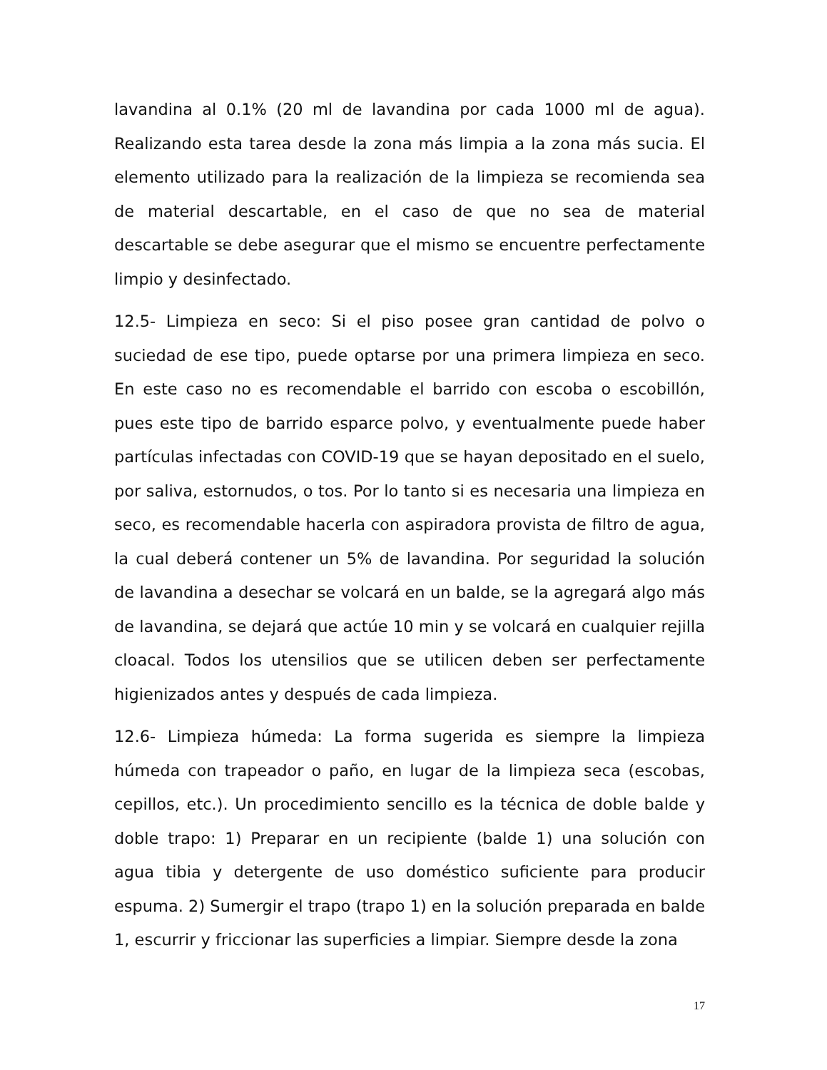lavandina al 0.1% (20 ml de lavandina por cada 1000 ml de agua). Realizando esta tarea desde la zona más limpia a la zona más sucia. El elemento utilizado para la realización de la limpieza se recomienda sea de material descartable, en el caso de que no sea de material descartable se debe asegurar que el mismo se encuentre perfectamente limpio y desinfectado.
12.5- Limpieza en seco: Si el piso posee gran cantidad de polvo o suciedad de ese tipo, puede optarse por una primera limpieza en seco. En este caso no es recomendable el barrido con escoba o escobillón, pues este tipo de barrido esparce polvo, y eventualmente puede haber partículas infectadas con COVID-19 que se hayan depositado en el suelo, por saliva, estornudos, o tos. Por lo tanto si es necesaria una limpieza en seco, es recomendable hacerla con aspiradora provista de filtro de agua, la cual deberá contener un 5% de lavandina. Por seguridad la solución de lavandina a desechar se volcará en un balde, se la agregará algo más de lavandina, se dejará que actúe 10 min y se volcará en cualquier rejilla cloacal. Todos los utensilios que se utilicen deben ser perfectamente higienizados antes y después de cada limpieza.
12.6- Limpieza húmeda: La forma sugerida es siempre la limpieza húmeda con trapeador o paño, en lugar de la limpieza seca (escobas, cepillos, etc.). Un procedimiento sencillo es la técnica de doble balde y doble trapo: 1) Preparar en un recipiente (balde 1) una solución con agua tibia y detergente de uso doméstico suficiente para producir espuma. 2) Sumergir el trapo (trapo 1) en la solución preparada en balde 1, escurrir y friccionar las superficies a limpiar. Siempre desde la zona
17